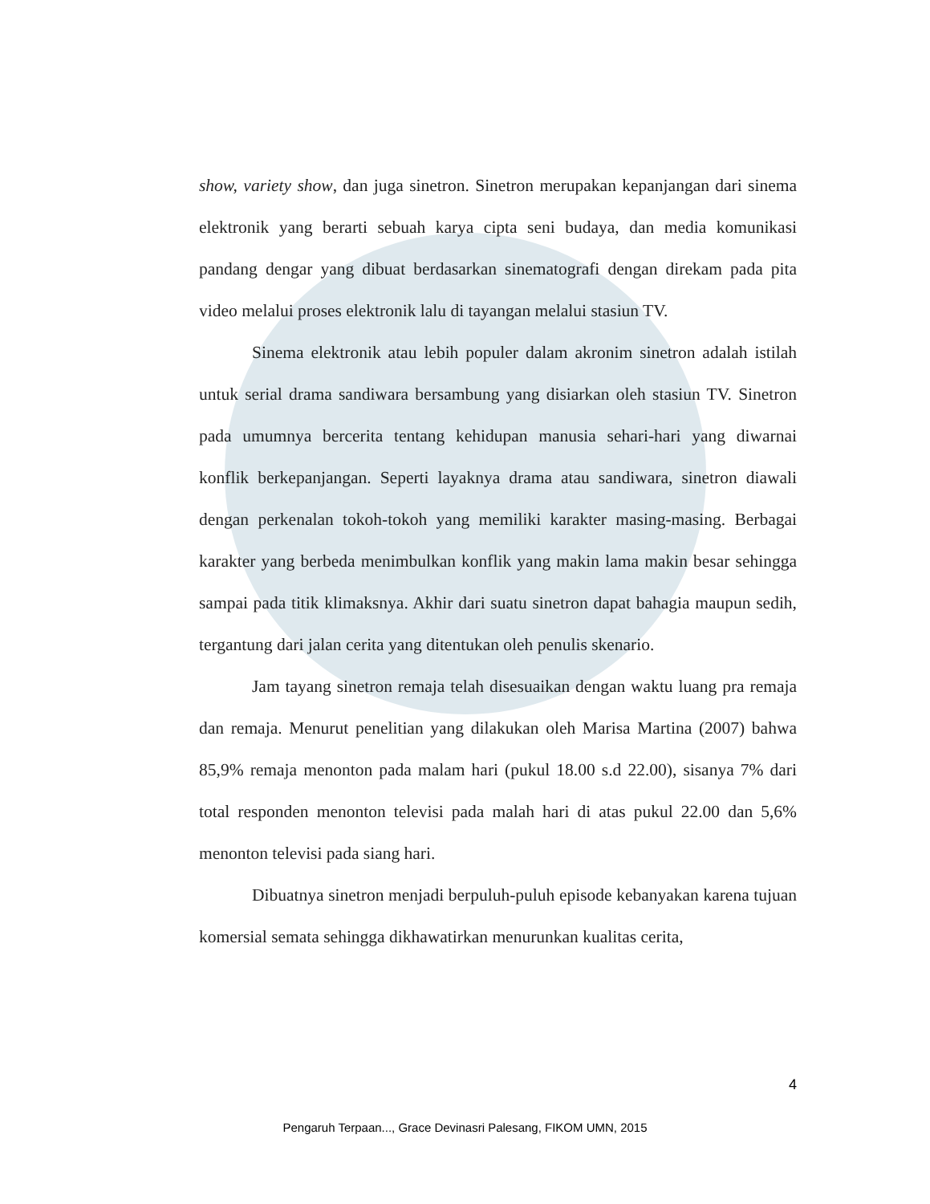show, variety show, dan juga sinetron. Sinetron merupakan kepanjangan dari sinema elektronik yang berarti sebuah karya cipta seni budaya, dan media komunikasi pandang dengar yang dibuat berdasarkan sinematografi dengan direkam pada pita video melalui proses elektronik lalu di tayangan melalui stasiun TV.
Sinema elektronik atau lebih populer dalam akronim sinetron adalah istilah untuk serial drama sandiwara bersambung yang disiarkan oleh stasiun TV. Sinetron pada umumnya bercerita tentang kehidupan manusia sehari-hari yang diwarnai konflik berkepanjangan. Seperti layaknya drama atau sandiwara, sinetron diawali dengan perkenalan tokoh-tokoh yang memiliki karakter masing-masing. Berbagai karakter yang berbeda menimbulkan konflik yang makin lama makin besar sehingga sampai pada titik klimaksnya. Akhir dari suatu sinetron dapat bahagia maupun sedih, tergantung dari jalan cerita yang ditentukan oleh penulis skenario.
Jam tayang sinetron remaja telah disesuaikan dengan waktu luang pra remaja dan remaja. Menurut penelitian yang dilakukan oleh Marisa Martina (2007) bahwa 85,9% remaja menonton pada malam hari (pukul 18.00 s.d 22.00), sisanya 7% dari total responden menonton televisi pada malah hari di atas pukul 22.00 dan 5,6% menonton televisi pada siang hari.
Dibuatnya sinetron menjadi berpuluh-puluh episode kebanyakan karena tujuan komersial semata sehingga dikhawatirkan menurunkan kualitas cerita,
4
Pengaruh Terpaan..., Grace Devinasri Palesang, FIKOM UMN, 2015